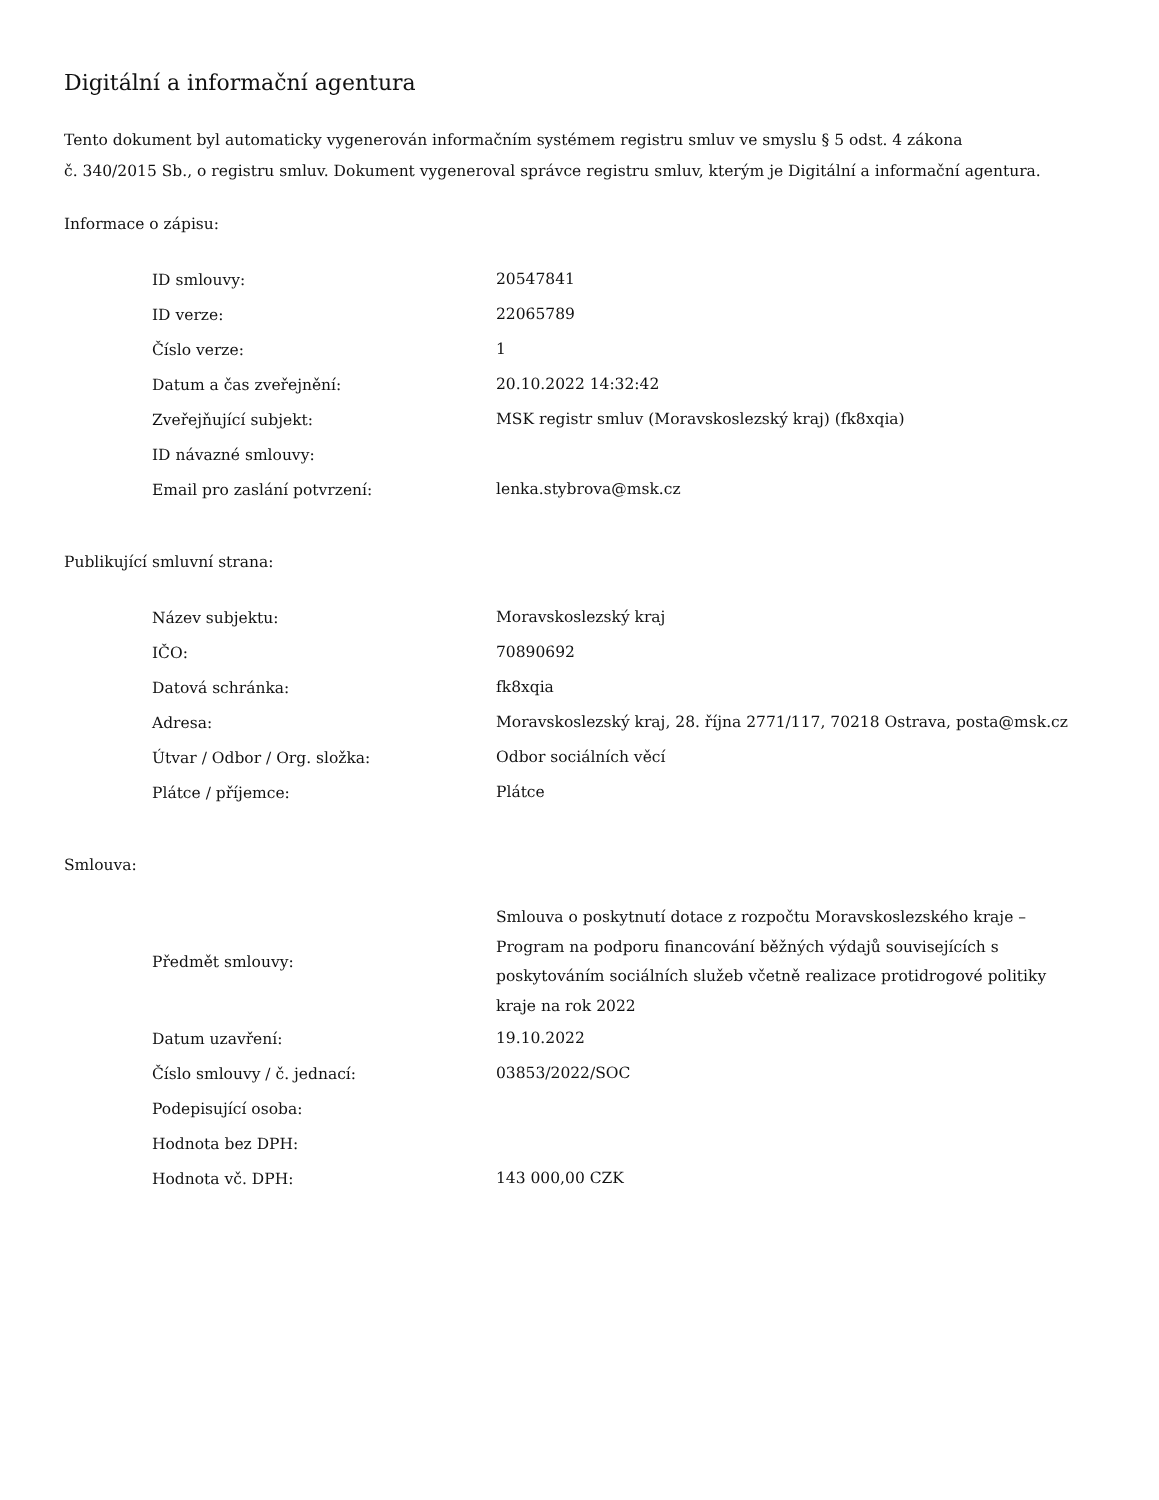Digitální a informační agentura
Tento dokument byl automaticky vygenerován informačním systémem registru smluv ve smyslu § 5 odst. 4 zákona
č. 340/2015 Sb., o registru smluv. Dokument vygeneroval správce registru smluv, kterým je Digitální a informační agentura.
Informace o zápisu:
| ID smlouvy: | 20547841 |
| ID verze: | 22065789 |
| Číslo verze: | 1 |
| Datum a čas zveřejnění: | 20.10.2022 14:32:42 |
| Zveřejňující subjekt: | MSK registr smluv (Moravskoslezský kraj) (fk8xqia) |
| ID návazné smlouvy: | |
| Email pro zaslání potvrzení: | lenka.stybrova@msk.cz |
Publikující smluvní strana:
| Název subjektu: | Moravskoslezský kraj |
| IČO: | 70890692 |
| Datová schránka: | fk8xqia |
| Adresa: | Moravskoslezský kraj, 28. října 2771/117, 70218 Ostrava, posta@msk.cz |
| Útvar / Odbor / Org. složka: | Odbor sociálních věcí |
| Plátce / příjemce: | Plátce |
Smlouva:
| Předmět smlouvy: | Smlouva o poskytnutí dotace z rozpočtu Moravskoslezského kraje – Program na podporu financování běžných výdajů souvisejících s poskytováním sociálních služeb včetně realizace protidrogové politiky kraje na rok 2022 |
| Datum uzavření: | 19.10.2022 |
| Číslo smlouvy / č. jednací: | 03853/2022/SOC |
| Podepisující osoba: | |
| Hodnota bez DPH: | |
| Hodnota vč. DPH: | 143 000,00 CZK |